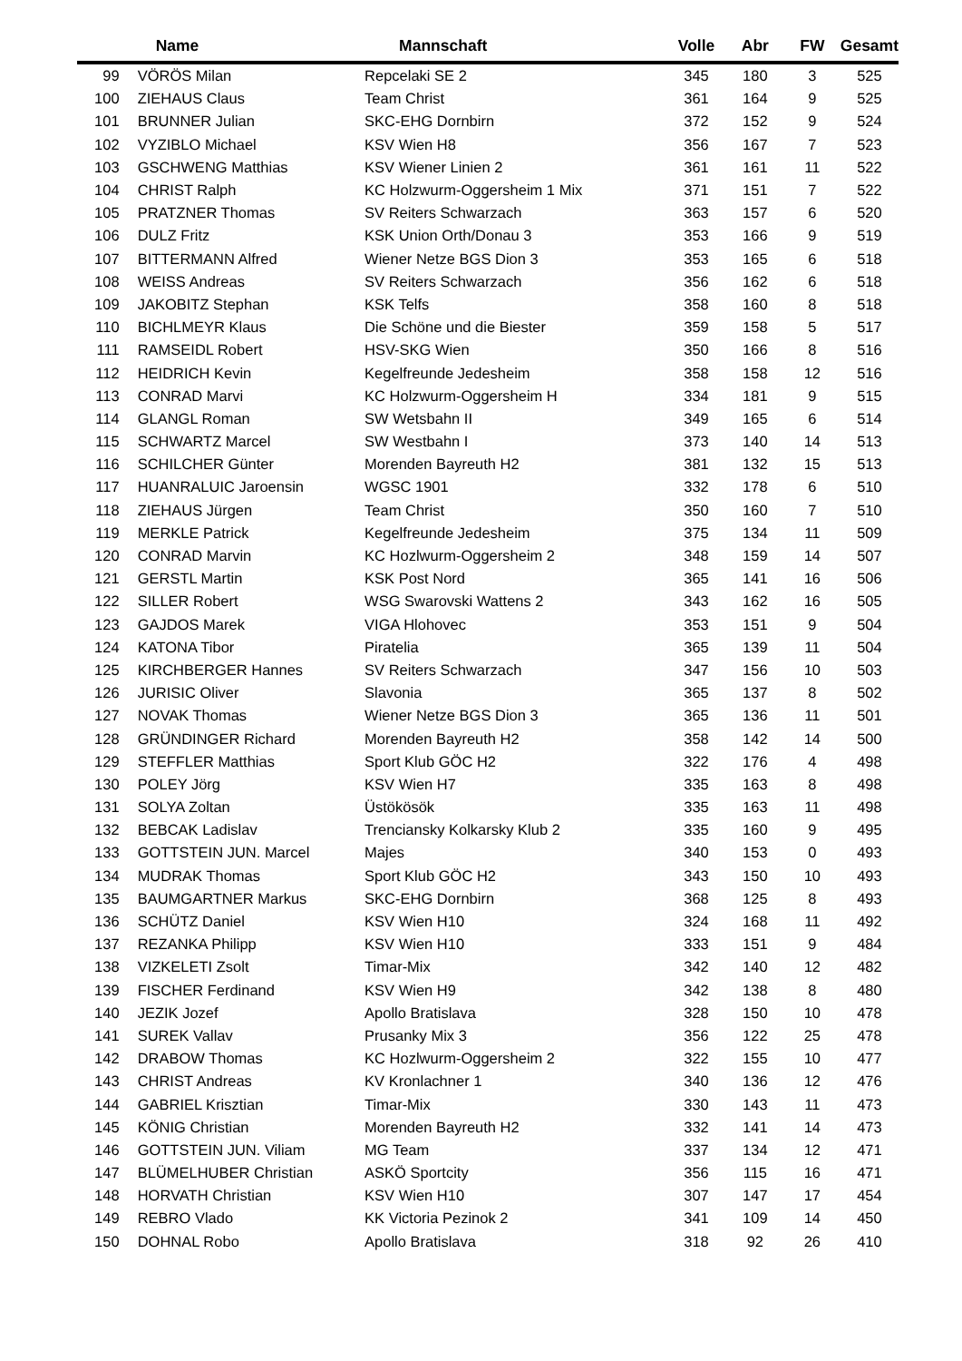| | Name | Mannschaft | Volle | Abr | FW | Gesamt |
| --- | --- | --- | --- | --- | --- | --- |
| 99 | VÖRÖS Milan | Repcelaki SE 2 | 345 | 180 | 3 | 525 |
| 100 | ZIEHAUS Claus | Team Christ | 361 | 164 | 9 | 525 |
| 101 | BRUNNER Julian | SKC-EHG Dornbirn | 372 | 152 | 9 | 524 |
| 102 | VYZIBLO Michael | KSV Wien H8 | 356 | 167 | 7 | 523 |
| 103 | GSCHWENG Matthias | KSV Wiener Linien 2 | 361 | 161 | 11 | 522 |
| 104 | CHRIST Ralph | KC Holzwurm-Oggersheim 1 Mix | 371 | 151 | 7 | 522 |
| 105 | PRATZNER Thomas | SV Reiters Schwarzach | 363 | 157 | 6 | 520 |
| 106 | DULZ Fritz | KSK Union Orth/Donau 3 | 353 | 166 | 9 | 519 |
| 107 | BITTERMANN Alfred | Wiener Netze BGS Dion 3 | 353 | 165 | 6 | 518 |
| 108 | WEISS Andreas | SV Reiters Schwarzach | 356 | 162 | 6 | 518 |
| 109 | JAKOBITZ Stephan | KSK Telfs | 358 | 160 | 8 | 518 |
| 110 | BICHLMEYR Klaus | Die Schöne und die Biester | 359 | 158 | 5 | 517 |
| 111 | RAMSEIDL Robert | HSV-SKG Wien | 350 | 166 | 8 | 516 |
| 112 | HEIDRICH Kevin | Kegelfreunde Jedesheim | 358 | 158 | 12 | 516 |
| 113 | CONRAD Marvi | KC Holzwurm-Oggersheim H | 334 | 181 | 9 | 515 |
| 114 | GLANGL Roman | SW Wetsbahn II | 349 | 165 | 6 | 514 |
| 115 | SCHWARTZ Marcel | SW Westbahn I | 373 | 140 | 14 | 513 |
| 116 | SCHILCHER Günter | Morenden Bayreuth H2 | 381 | 132 | 15 | 513 |
| 117 | HUANRALUIC Jaroensin | WGSC 1901 | 332 | 178 | 6 | 510 |
| 118 | ZIEHAUS Jürgen | Team Christ | 350 | 160 | 7 | 510 |
| 119 | MERKLE Patrick | Kegelfreunde Jedesheim | 375 | 134 | 11 | 509 |
| 120 | CONRAD Marvin | KC Hozlwurm-Oggersheim 2 | 348 | 159 | 14 | 507 |
| 121 | GERSTL Martin | KSK Post Nord | 365 | 141 | 16 | 506 |
| 122 | SILLER Robert | WSG Swarovski Wattens 2 | 343 | 162 | 16 | 505 |
| 123 | GAJDOS Marek | VIGA Hlohovec | 353 | 151 | 9 | 504 |
| 124 | KATONA Tibor | Piratelia | 365 | 139 | 11 | 504 |
| 125 | KIRCHBERGER Hannes | SV Reiters Schwarzach | 347 | 156 | 10 | 503 |
| 126 | JURISIC Oliver | Slavonia | 365 | 137 | 8 | 502 |
| 127 | NOVAK Thomas | Wiener Netze BGS Dion 3 | 365 | 136 | 11 | 501 |
| 128 | GRÜNDINGER Richard | Morenden Bayreuth H2 | 358 | 142 | 14 | 500 |
| 129 | STEFFLER Matthias | Sport Klub GÖC H2 | 322 | 176 | 4 | 498 |
| 130 | POLEY Jörg | KSV Wien H7 | 335 | 163 | 8 | 498 |
| 131 | SOLYA Zoltan | Üstökösök | 335 | 163 | 11 | 498 |
| 132 | BEBCAK Ladislav | Trenciansky Kolkarsky Klub 2 | 335 | 160 | 9 | 495 |
| 133 | GOTTSTEIN JUN. Marcel | Majes | 340 | 153 | 0 | 493 |
| 134 | MUDRAK Thomas | Sport Klub GÖC H2 | 343 | 150 | 10 | 493 |
| 135 | BAUMGARTNER Markus | SKC-EHG Dornbirn | 368 | 125 | 8 | 493 |
| 136 | SCHÜTZ Daniel | KSV Wien H10 | 324 | 168 | 11 | 492 |
| 137 | REZANKA Philipp | KSV Wien H10 | 333 | 151 | 9 | 484 |
| 138 | VIZKELETI Zsolt | Timar-Mix | 342 | 140 | 12 | 482 |
| 139 | FISCHER Ferdinand | KSV Wien H9 | 342 | 138 | 8 | 480 |
| 140 | JEZIK Jozef | Apollo Bratislava | 328 | 150 | 10 | 478 |
| 141 | SUREK Vallav | Prusanky Mix 3 | 356 | 122 | 25 | 478 |
| 142 | DRABOW Thomas | KC Hozlwurm-Oggersheim 2 | 322 | 155 | 10 | 477 |
| 143 | CHRIST Andreas | KV Kronlachner 1 | 340 | 136 | 12 | 476 |
| 144 | GABRIEL Krisztian | Timar-Mix | 330 | 143 | 11 | 473 |
| 145 | KÖNIG Christian | Morenden Bayreuth H2 | 332 | 141 | 14 | 473 |
| 146 | GOTTSTEIN JUN. Viliam | MG Team | 337 | 134 | 12 | 471 |
| 147 | BLÜMELHUBER Christian | ASKÖ Sportcity | 356 | 115 | 16 | 471 |
| 148 | HORVATH Christian | KSV Wien H10 | 307 | 147 | 17 | 454 |
| 149 | REBRO Vlado | KK Victoria Pezinok 2 | 341 | 109 | 14 | 450 |
| 150 | DOHNAL Robo | Apollo Bratislava | 318 | 92 | 26 | 410 |